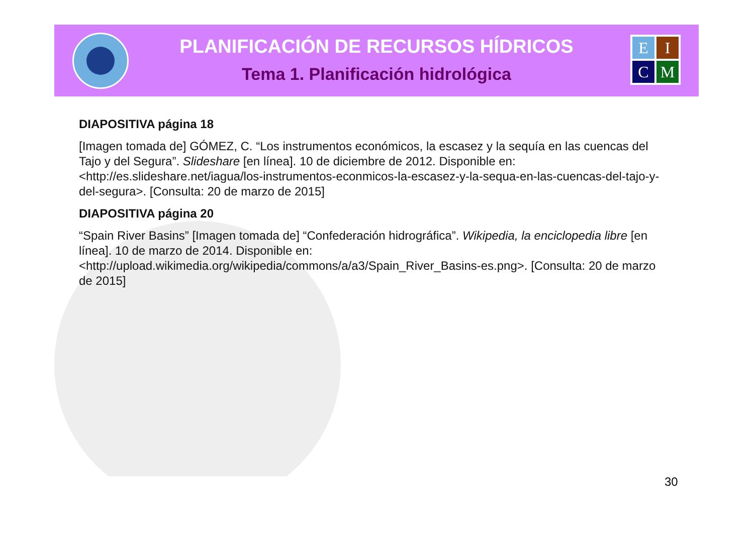PLANIFICACIÓN DE RECURSOS HÍDRICOS
Tema 1. Planificación hidrológica
EICM
DIAPOSITIVA página 18
[Imagen tomada de] GÓMEZ, C. “Los instrumentos económicos, la escasez y la sequía en las cuencas del Tajo y del Segura”. Slideshare [en línea]. 10 de diciembre de 2012. Disponible en: <http://es.slideshare.net/iagua/los-instrumentos-econmicos-la-escasez-y-la-sequa-en-las-cuencas-del-tajo-y-del-segura>. [Consulta: 20 de marzo de 2015]
DIAPOSITIVA página 20
“Spain River Basins” [Imagen tomada de] “Confederación hidrográfica”. Wikipedia, la enciclopedia libre [en línea]. 10 de marzo de 2014. Disponible en: <http://upload.wikimedia.org/wikipedia/commons/a/a3/Spain_River_Basins-es.png>. [Consulta: 20 de marzo de 2015]
30